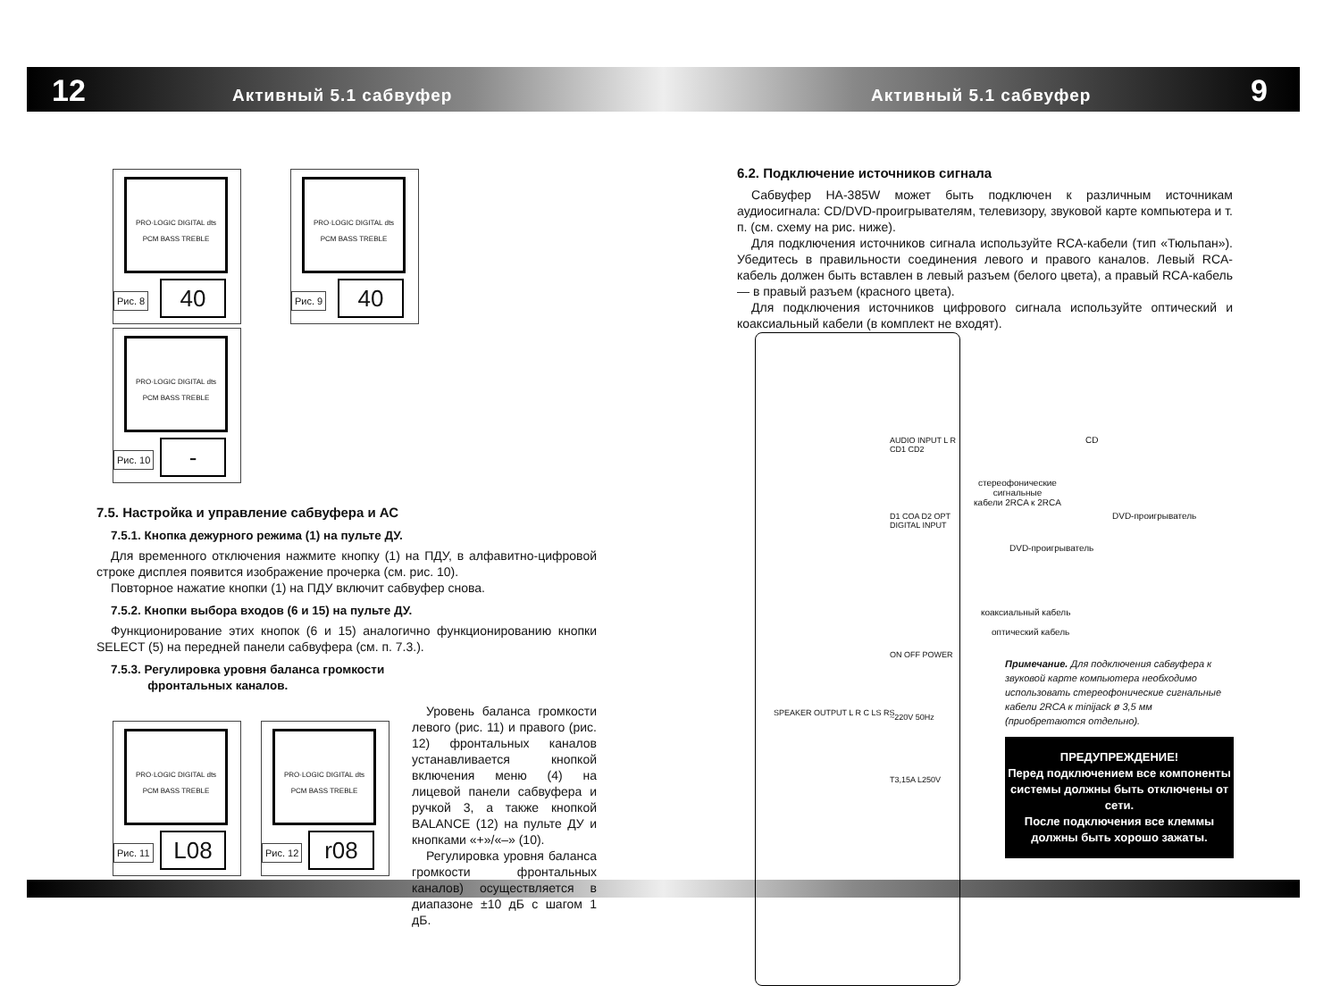12 9
Активный 5.1 сабвуфер Активный 5.1 сабвуфер
PRO·LOGIC DIGITAL dts PCM BASS TREBLE
40
Рис. 8
PRO·LOGIC DIGITAL dts PCM BASS TREBLE
40
Рис. 9
PRO·LOGIC DIGITAL dts PCM BASS TREBLE
-
Рис. 10
7.5. Настройка и управление сабвуфера и АС
7.5.1. Кнопка дежурного режима (1) на пульте ДУ.
Для временного отключения нажмите кнопку (1) на ПДУ, в алфавитно-цифровой строке дисплея появится изображение прочерка (см. рис. 10).
Повторное нажатие кнопки (1) на ПДУ включит сабвуфер снова.
7.5.2. Кнопки выбора входов (6 и 15) на пульте ДУ.
Функционирование этих кнопок (6 и 15) аналогично функционированию кнопки SELECT (5) на передней панели сабвуфера (см. п. 7.3.).
7.5.3. Регулировка уровня баланса громкости
фронтальных каналов.
PRO·LOGIC DIGITAL dts PCM BASS TREBLE
L08
Рис. 11
PRO·LOGIC DIGITAL dts PCM BASS TREBLE
r08
Рис. 12
Уровень баланса громкости левого (рис. 11) и правого (рис. 12) фронтальных каналов устанавливается кнопкой включения меню (4) на лицевой панели сабвуфера и ручкой 3, а также кнопкой BALANCE (12) на пульте ДУ и кнопками «+»/«–» (10).
Регулировка уровня баланса громкости фронтальных каналов) осуществляется в диапазоне ±10 дБ с шагом 1 дБ.
6.2. Подключение источников сигнала
Сабвуфер HA-385W может быть подключен к различным источникам аудиосигнала: CD/DVD-проигрывателям, телевизору, звуковой карте компьютера и т. п. (см. схему на рис. ниже).
Для подключения источников сигнала используйте RCA-кабели (тип «Тюльпан»). Убедитесь в правильности соединения левого и правого каналов. Левый RCA-кабель должен быть вставлен в левый разъем (белого цвета), а правый RCA-кабель — в правый разъем (красного цвета).
Для подключения источников цифрового сигнала используйте оптический и коаксиальный кабели (в комплект не входят).
AUDIO INPUT L R CD1 CD2
D1 COA D2 OPT DIGITAL INPUT
ON OFF POWER
SPEAKER OUTPUT L R C LS RS ~220V 50Hz
T3,15A L250V
CD
стереофонические
сигнальные
кабели 2RCA к 2RCA
DVD-проигрыватель
DVD-проигрыватель
коаксиальный кабель
оптический кабель
Примечание. Для подключения сабвуфера к звуковой карте компьютера необходимо использовать стереофонические сигнальные кабели 2RCA к minijack ø 3,5 мм (приобретаются отдельно).
ПРЕДУПРЕЖДЕНИЕ!
Перед подключением все компоненты системы должны быть отключены от сети.
После подключения все клеммы должны быть хорошо зажаты.